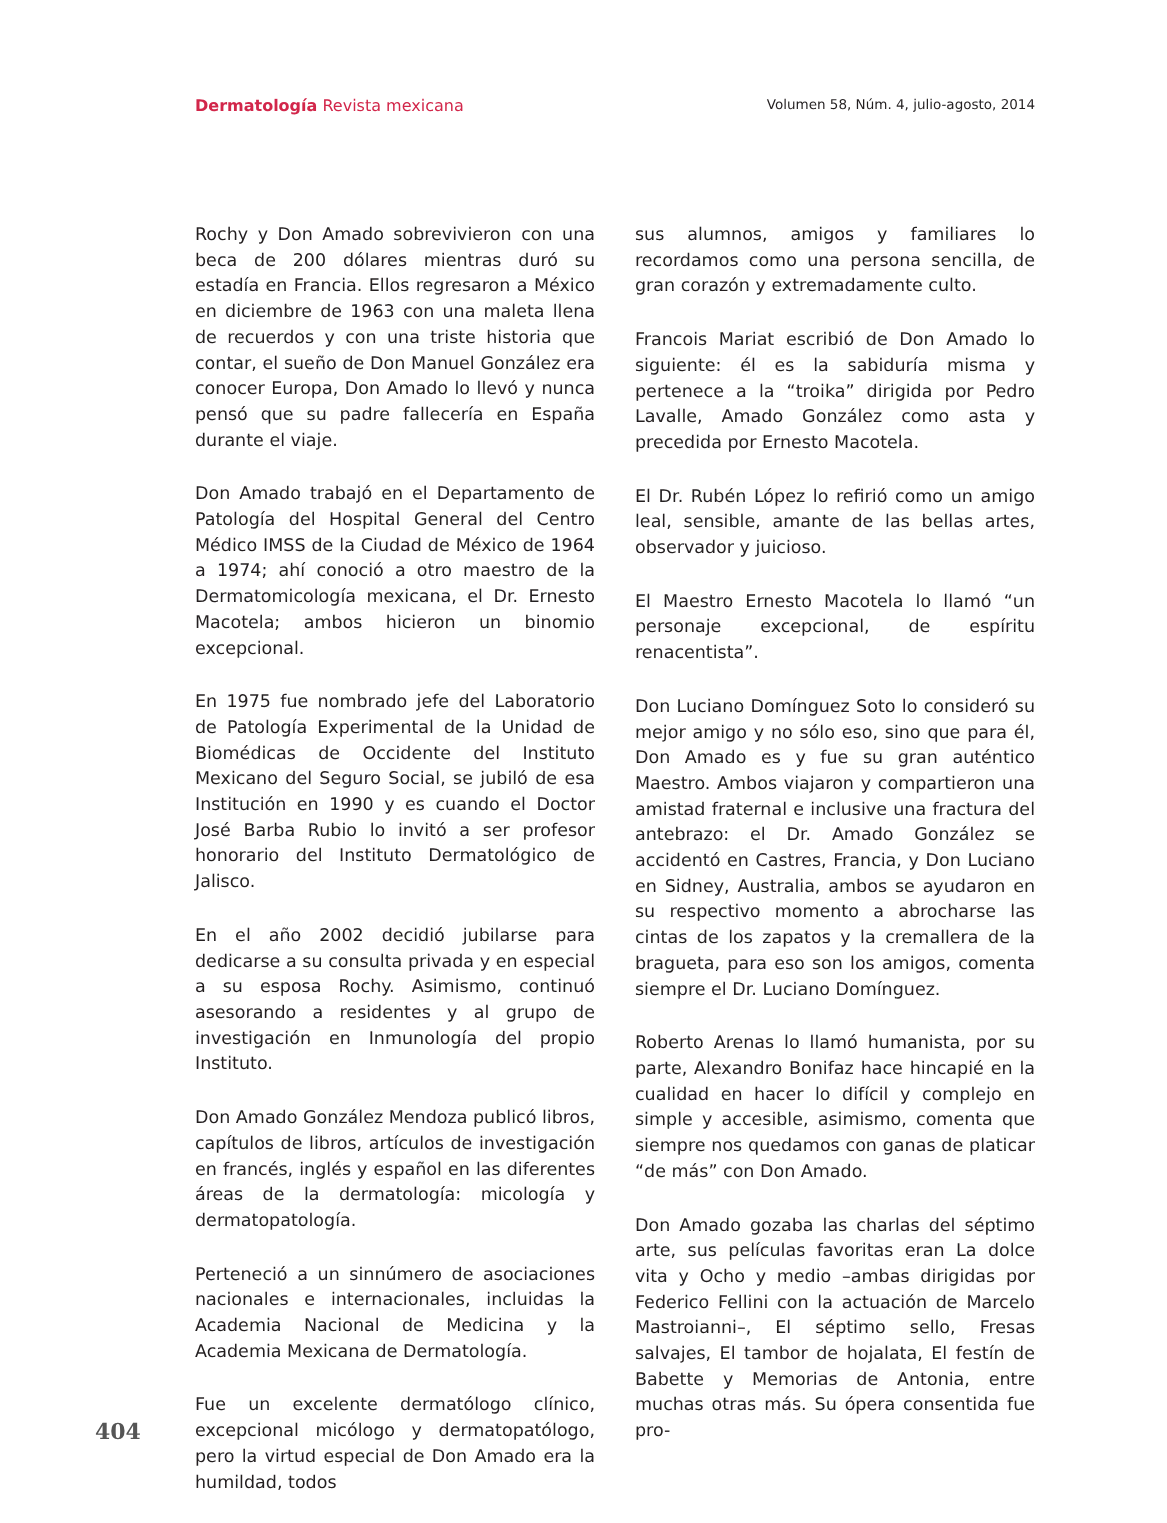Dermatología Revista mexicana Volumen 58, Núm. 4, julio-agosto, 2014
Rochy y Don Amado sobrevivieron con una beca de 200 dólares mientras duró su estadía en Francia. Ellos regresaron a México en diciembre de 1963 con una maleta llena de recuerdos y con una triste historia que contar, el sueño de Don Manuel González era conocer Europa, Don Amado lo llevó y nunca pensó que su padre fallecería en España durante el viaje.
Don Amado trabajó en el Departamento de Patología del Hospital General del Centro Médico IMSS de la Ciudad de México de 1964 a 1974; ahí conoció a otro maestro de la Dermatomicología mexicana, el Dr. Ernesto Macotela; ambos hicieron un binomio excepcional.
En 1975 fue nombrado jefe del Laboratorio de Patología Experimental de la Unidad de Biomédicas de Occidente del Instituto Mexicano del Seguro Social, se jubiló de esa Institución en 1990 y es cuando el Doctor José Barba Rubio lo invitó a ser profesor honorario del Instituto Dermatológico de Jalisco.
En el año 2002 decidió jubilarse para dedicarse a su consulta privada y en especial a su esposa Rochy. Asimismo, continuó asesorando a residentes y al grupo de investigación en Inmunología del propio Instituto.
Don Amado González Mendoza publicó libros, capítulos de libros, artículos de investigación en francés, inglés y español en las diferentes áreas de la dermatología: micología y dermatopatología.
Perteneció a un sinnúmero de asociaciones nacionales e internacionales, incluidas la Academia Nacional de Medicina y la Academia Mexicana de Dermatología.
Fue un excelente dermatólogo clínico, excepcional micólogo y dermatopatólogo, pero la virtud especial de Don Amado era la humildad, todos
sus alumnos, amigos y familiares lo recordamos como una persona sencilla, de gran corazón y extremadamente culto.
Francois Mariat escribió de Don Amado lo siguiente: él es la sabiduría misma y pertenece a la “troika” dirigida por Pedro Lavalle, Amado González como asta y precedida por Ernesto Macotela.
El Dr. Rubén López lo refirió como un amigo leal, sensible, amante de las bellas artes, observador y juicioso.
El Maestro Ernesto Macotela lo llamó “un personaje excepcional, de espíritu renacentista”.
Don Luciano Domínguez Soto lo consideró su mejor amigo y no sólo eso, sino que para él, Don Amado es y fue su gran auténtico Maestro. Ambos viajaron y compartieron una amistad fraternal e inclusive una fractura del antebrazo: el Dr. Amado González se accidentó en Castres, Francia, y Don Luciano en Sidney, Australia, ambos se ayudaron en su respectivo momento a abrocharse las cintas de los zapatos y la cremallera de la bragueta, para eso son los amigos, comenta siempre el Dr. Luciano Domínguez.
Roberto Arenas lo llamó humanista, por su parte, Alexandro Bonifaz hace hincapié en la cualidad en hacer lo difícil y complejo en simple y accesible, asimismo, comenta que siempre nos quedamos con ganas de platicar “de más” con Don Amado.
Don Amado gozaba las charlas del séptimo arte, sus películas favoritas eran La dolce vita y Ocho y medio –ambas dirigidas por Federico Fellini con la actuación de Marcelo Mastroianni–, El séptimo sello, Fresas salvajes, El tambor de hojalata, El festín de Babette y Memorias de Antonia, entre muchas otras más. Su ópera consentida fue pro-
404